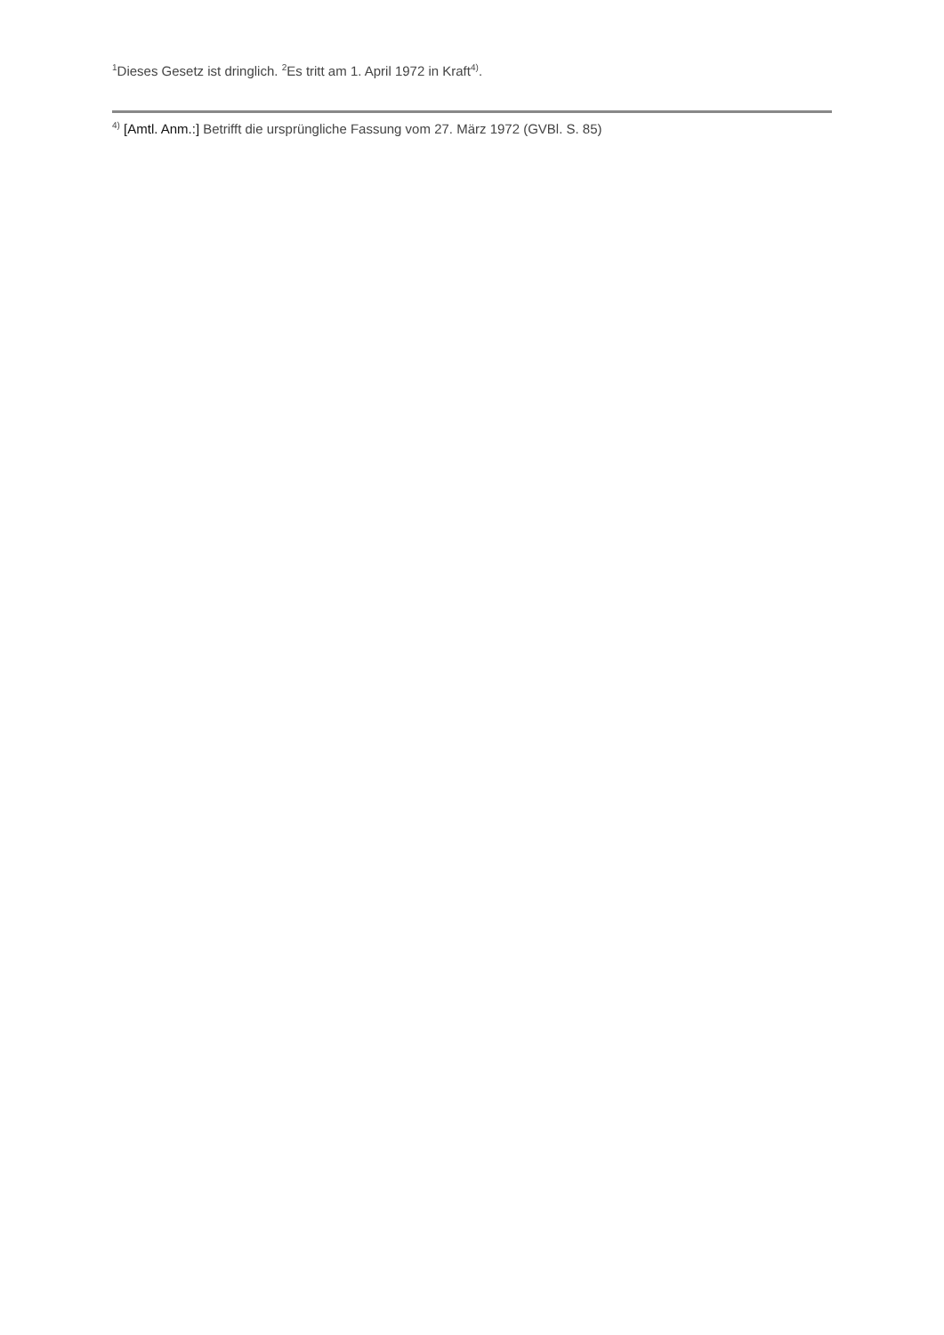<sup>1</sup> Dieses Gesetz ist dringlich. <sup>2</sup>Es tritt am 1. April 1972 in Kraft<sup>4)</sup>.
<sup>4)</sup> [Amtl. Anm.:] Betrifft die ursprüngliche Fassung vom 27. März 1972 (GVBl. S. 85)